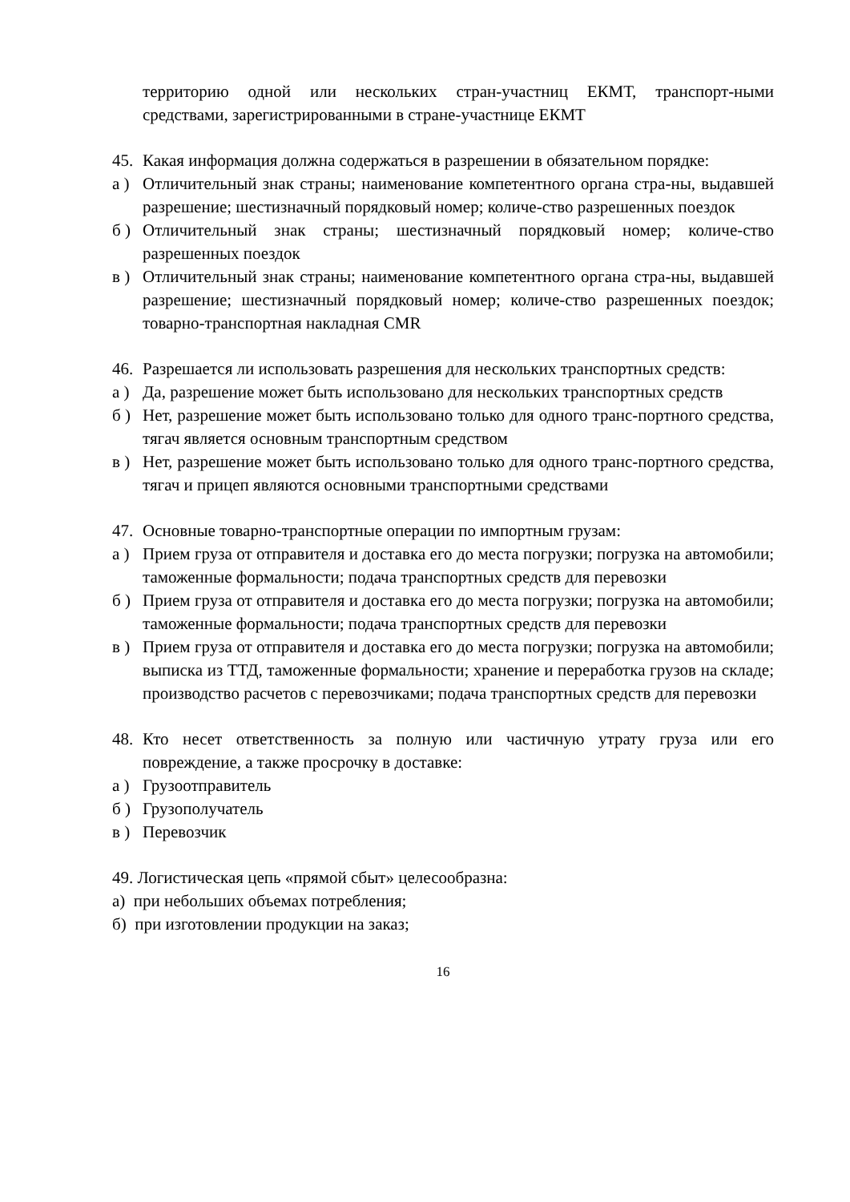территорию одной или нескольких стран-участниц ЕКМТ, транспорт-ными средствами, зарегистрированными в стране-участнице ЕКМТ
45. Какая информация должна содержаться в разрешении в обязательном порядке:
а ) Отличительный знак страны; наименование компетентного органа стра-ны, выдавшей разрешение; шестизначный порядковый номер; количе-ство разрешенных поездок
б ) Отличительный знак страны; шестизначный порядковый номер; количе-ство разрешенных поездок
в ) Отличительный знак страны; наименование компетентного органа стра-ны, выдавшей разрешение; шестизначный порядковый номер; количе-ство разрешенных поездок; товарно-транспортная накладная CMR
46. Разрешается ли использовать разрешения для нескольких транспортных средств:
а ) Да, разрешение может быть использовано для нескольких транспортных средств
б ) Нет, разрешение может быть использовано только для одного транс-портного средства, тягач является основным транспортным средством
в ) Нет, разрешение может быть использовано только для одного транс-портного средства, тягач и прицеп являются основными транспортными средствами
47. Основные товарно-транспортные операции по импортным грузам:
а ) Прием груза от отправителя и доставка его до места погрузки; погрузка на автомобили; таможенные формальности; подача транспортных средств для перевозки
б ) Прием груза от отправителя и доставка его до места погрузки; погрузка на автомобили; таможенные формальности; подача транспортных средств для перевозки
в ) Прием груза от отправителя и доставка его до места погрузки; погрузка на автомобили; выписка из ТТД, таможенные формальности; хранение и переработка грузов на складе; производство расчетов с перевозчиками; подача транспортных средств для перевозки
48. Кто несет ответственность за полную или частичную утрату груза или его повреждение, а также просрочку в доставке:
а ) Грузоотправитель
б ) Грузополучатель
в ) Перевозчик
49. Логистическая цепь «прямой сбыт» целесообразна:
а) при небольших объемах потребления;
б) при изготовлении продукции на заказ;
16